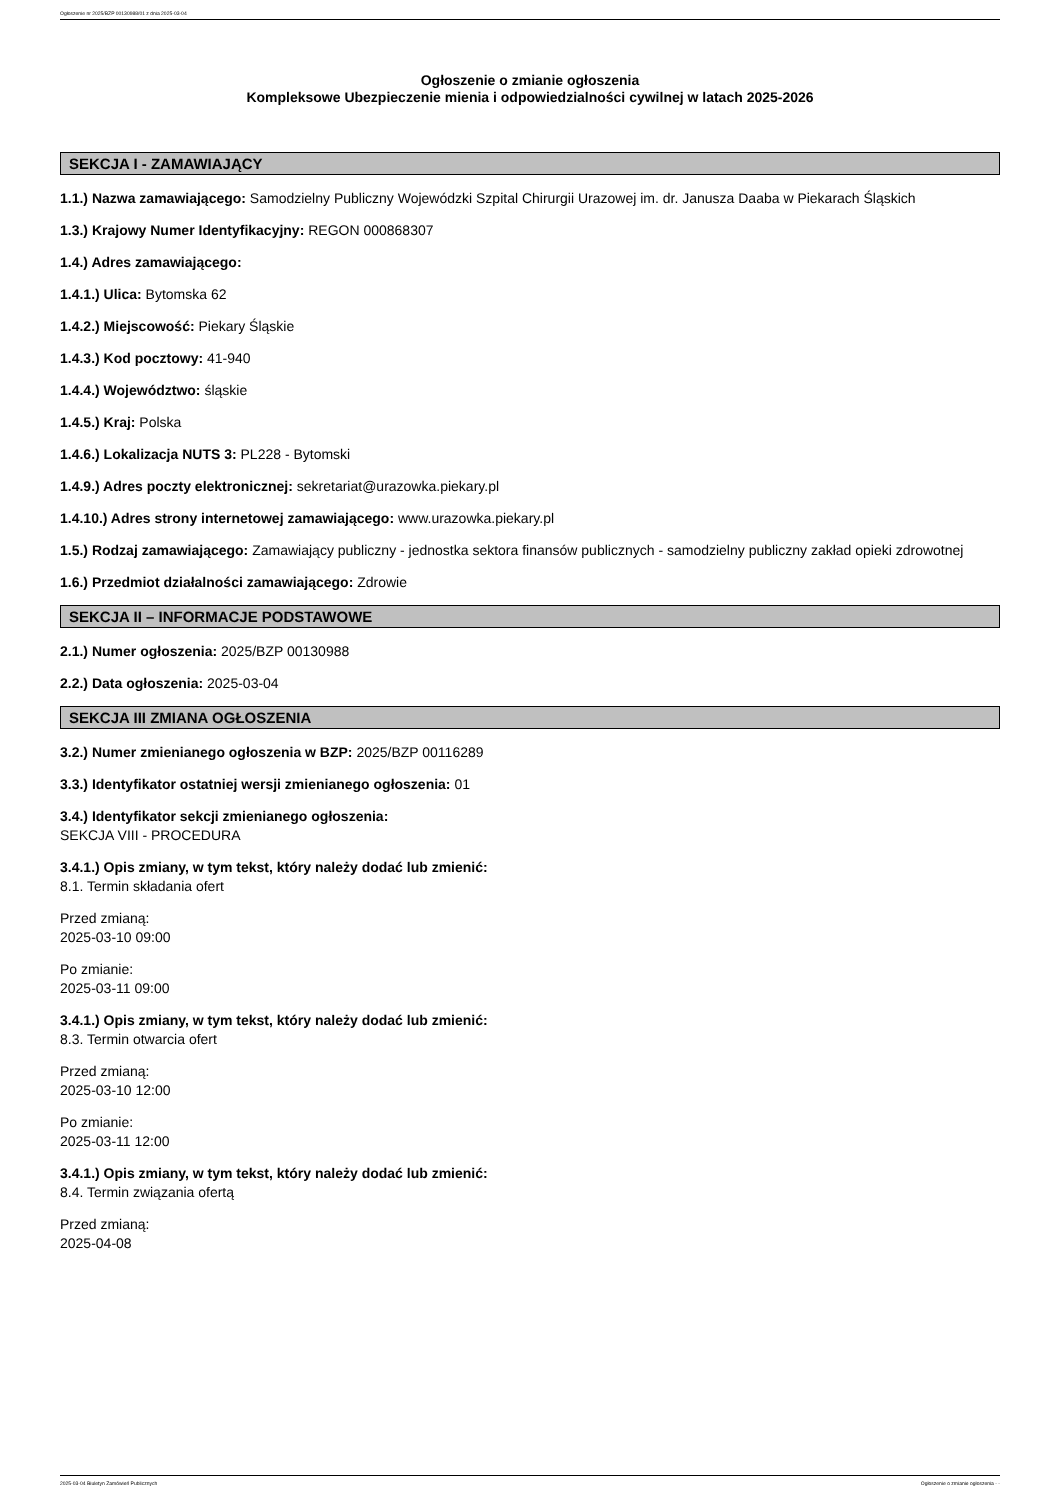Ogłoszenie nr 2025/BZP 00130988/01 z dnia 2025-03-04
Ogłoszenie o zmianie ogłoszenia
Kompleksowe Ubezpieczenie mienia i odpowiedzialności cywilnej w latach 2025-2026
SEKCJA I - ZAMAWIAJĄCY
1.1.) Nazwa zamawiającego: Samodzielny Publiczny Wojewódzki Szpital Chirurgii Urazowej im. dr. Janusza Daaba w Piekarach Śląskich
1.3.) Krajowy Numer Identyfikacyjny: REGON 000868307
1.4.) Adres zamawiającego:
1.4.1.) Ulica: Bytomska 62
1.4.2.) Miejscowość: Piekary Śląskie
1.4.3.) Kod pocztowy: 41-940
1.4.4.) Województwo: śląskie
1.4.5.) Kraj: Polska
1.4.6.) Lokalizacja NUTS 3: PL228 - Bytomski
1.4.9.) Adres poczty elektronicznej: sekretariat@urazowka.piekary.pl
1.4.10.) Adres strony internetowej zamawiającego: www.urazowka.piekary.pl
1.5.) Rodzaj zamawiającego: Zamawiający publiczny - jednostka sektora finansów publicznych - samodzielny publiczny zakład opieki zdrowotnej
1.6.) Przedmiot działalności zamawiającego: Zdrowie
SEKCJA II – INFORMACJE PODSTAWOWE
2.1.) Numer ogłoszenia: 2025/BZP 00130988
2.2.) Data ogłoszenia: 2025-03-04
SEKCJA III ZMIANA OGŁOSZENIA
3.2.) Numer zmienianego ogłoszenia w BZP: 2025/BZP 00116289
3.3.) Identyfikator ostatniej wersji zmienianego ogłoszenia: 01
3.4.) Identyfikator sekcji zmienianego ogłoszenia:
SEKCJA VIII - PROCEDURA
3.4.1.) Opis zmiany, w tym tekst, który należy dodać lub zmienić:
8.1. Termin składania ofert
Przed zmianą:
2025-03-10 09:00
Po zmianie:
2025-03-11 09:00
3.4.1.) Opis zmiany, w tym tekst, który należy dodać lub zmienić:
8.3. Termin otwarcia ofert
Przed zmianą:
2025-03-10 12:00
Po zmianie:
2025-03-11 12:00
3.4.1.) Opis zmiany, w tym tekst, który należy dodać lub zmienić:
8.4. Termin związania ofertą
Przed zmianą:
2025-04-08
2025-03-04 Biuletyn Zamówień Publicznych Ogłoszenie o zmianie ogłoszenia - -